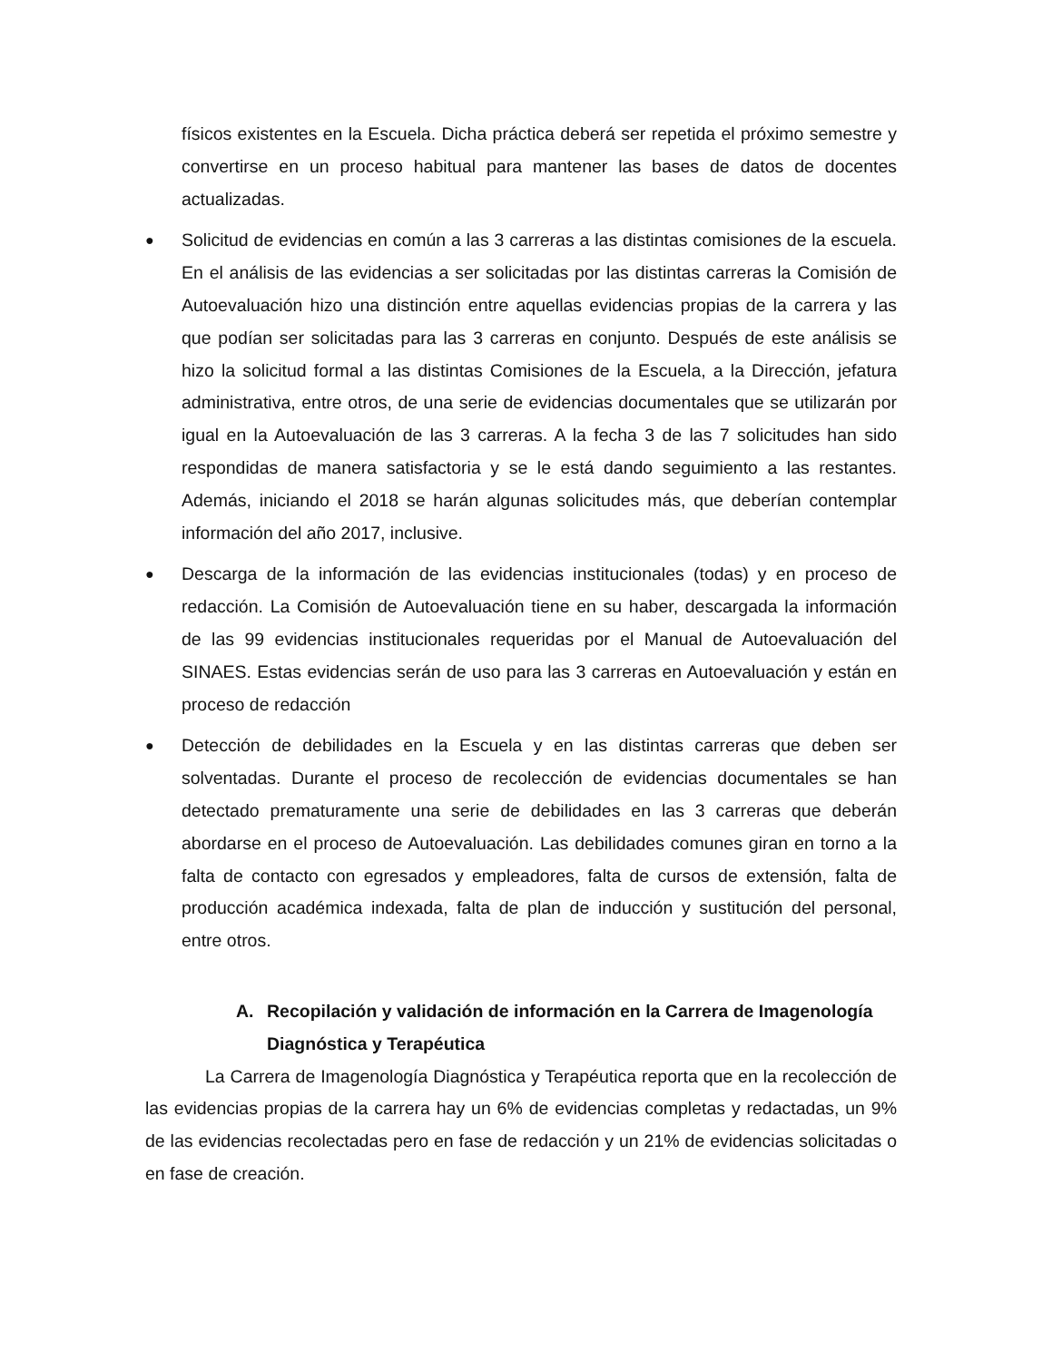físicos existentes en la Escuela. Dicha práctica deberá ser repetida el próximo semestre y convertirse en un proceso habitual para mantener las bases de datos de docentes actualizadas.
●
Solicitud de evidencias en común a las 3 carreras a las distintas comisiones de la escuela. En el análisis de las evidencias a ser solicitadas por las distintas carreras la Comisión de Autoevaluación hizo una distinción entre aquellas evidencias propias de la carrera y las que podían ser solicitadas para las 3 carreras en conjunto. Después de este análisis se hizo la solicitud formal a las distintas Comisiones de la Escuela, a la Dirección, jefatura administrativa, entre otros, de una serie de evidencias documentales que se utilizarán por igual en la Autoevaluación de las 3 carreras. A la fecha 3 de las 7 solicitudes han sido respondidas de manera satisfactoria y se le está dando seguimiento a las restantes. Además, iniciando el 2018 se harán algunas solicitudes más, que deberían contemplar información del año 2017, inclusive.
●
Descarga de la información de las evidencias institucionales (todas) y en proceso de redacción. La Comisión de Autoevaluación tiene en su haber, descargada la información de las 99 evidencias institucionales requeridas por el Manual de Autoevaluación del SINAES. Estas evidencias serán de uso para las 3 carreras en Autoevaluación y están en proceso de redacción
●
Detección de debilidades en la Escuela y en las distintas carreras que deben ser solventadas. Durante el proceso de recolección de evidencias documentales se han detectado prematuramente una serie de debilidades en las 3 carreras que deberán abordarse en el proceso de Autoevaluación. Las debilidades comunes giran en torno a la falta de contacto con egresados y empleadores, falta de cursos de extensión, falta de producción académica indexada, falta de plan de inducción y sustitución del personal, entre otros.
A. Recopilación y validación de información en la Carrera de Imagenología Diagnóstica y Terapéutica
La Carrera de Imagenología Diagnóstica y Terapéutica reporta que en la recolección de las evidencias propias de la carrera hay un 6% de evidencias completas y redactadas, un 9% de las evidencias recolectadas pero en fase de redacción y un 21% de evidencias solicitadas o en fase de creación.